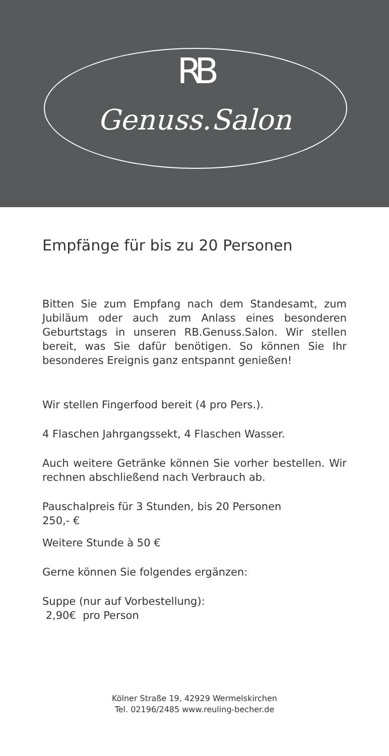RB
Genuss.Salon
Empfänge für bis zu 20 Personen
Bitten Sie zum Empfang nach dem Standesamt, zum Jubiläum oder auch zum Anlass eines besonderen Geburtstags in unseren RB.Genuss.Salon. Wir stellen bereit, was Sie dafür benötigen. So können Sie Ihr besonderes Ereignis ganz entspannt genießen!
Wir stellen Fingerfood bereit (4 pro Pers.).
4 Flaschen Jahrgangssekt, 4 Flaschen Wasser.
Auch weitere Getränke können Sie vorher bestellen. Wir rechnen abschließend nach Verbrauch ab.
Pauschalpreis für 3 Stunden, bis 20 Personen
250,- €
Weitere Stunde à 50 €
Gerne können Sie folgendes ergänzen:
Suppe (nur auf Vorbestellung):
2,90€ pro Person
Kölner Straße 19, 42929 Wermelskirchen
Tel. 02196/2485 www.reuling-becher.de